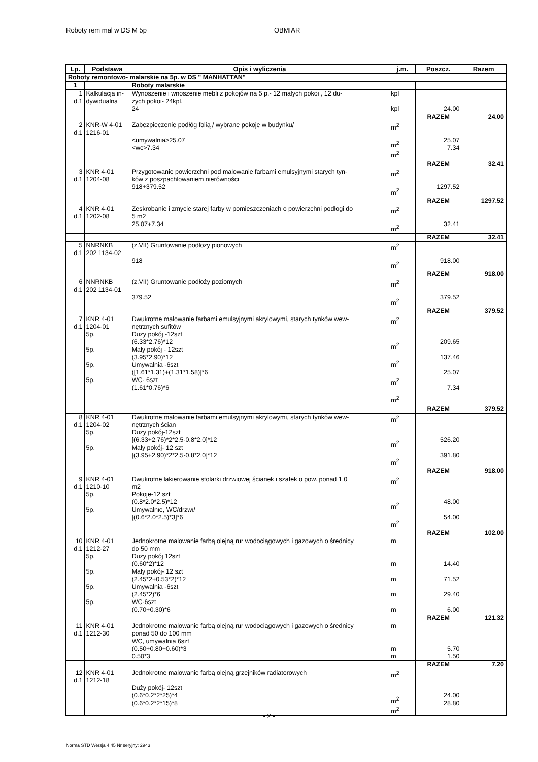Roboty rem mal w DS M 5p OBMIAR
| Lp. | Podstawa | Opis i wyliczenia | j.m. | Poszcz. | Razem |
| --- | --- | --- | --- | --- | --- |
| Roboty remontowo- malarskie na 5p. w DS " MANHATTAN" | | | | | |
| 1 | | Roboty malarskie | | | |
| 1 d.1 | Kalkulacja in- dywidualna | Wynoszenie i wnoszenie mebli z pokojów na 5 p.- 12 małych pokoi , 12 du- żych pokoi- 24kpl. 24 | kpl kpl | 24.00 | |
| | | | | RAZEM | 24.00 |
| 2 d.1 | KNR-W 4-01 1216-01 | Zabezpieczenie podłóg folią / wybrane pokoje w budynku/ <umywalnia>25.07 <wc>7.34 | m<sup>2</sup> m<sup>2</sup> m<sup>2</sup> | 25.07 7.34 | |
| | | | | RAZEM | 32.41 |
| 3 d.1 | KNR 4-01 1204-08 | Przygotowanie powierzchni pod malowanie farbami emulsyjnymi starych tyn- ków z poszpachlowaniem nierówności 918+379.52 | m<sup>2</sup> m<sup>2</sup> | 1297.52 | |
| | | | | RAZEM | 1297.52 |
| 4 d.1 | KNR 4-01 1202-08 | Zeskrobanie i zmycie starej farby w pomieszczeniach o powierzchni podłogi do 5 m2 25.07+7.34 | m<sup>2</sup> m<sup>2</sup> | 32.41 | |
| | | | | RAZEM | 32.41 |
| 5 d.1 | NNRNKB 202 1134-02 | (z.VII) Gruntowanie podłoży pionowych 918 | m<sup>2</sup> m<sup>2</sup> | 918.00 | |
| | | | | RAZEM | 918.00 |
| 6 d.1 | NNRNKB 202 1134-01 | (z.VII) Gruntowanie podłoży poziomych 379.52 | m<sup>2</sup> m<sup>2</sup> | 379.52 | |
| | | | | RAZEM | 379.52 |
| 7 d.1 | KNR 4-01 1204-01 5p. 5p. 5p. 5p. | Dwukrotne malowanie farbami emulsyjnymi akrylowymi, starych tynków wew- nętrznych sufitów Duży pokój -12szt (6.33*2.76)*12 Mały pokój - 12szt (3.95*2.90)*12 Umywalnia -6szt ([1.61*1.31)+(1.31*1.58)]*6 WC- 6szt (1.61*0.76)*6 | m<sup>2</sup> m<sup>2</sup> m<sup>2</sup> m<sup>2</sup> m<sup>2</sup> | 209.65 137.46 25.07 7.34 | |
| | | | | RAZEM | 379.52 |
| 8 d.1 | KNR 4-01 1204-02 5p. 5p. | Dwukrotne malowanie farbami emulsyjnymi akrylowymi, starych tynków wew- nętrznych ścian Duży pokój-12szt [(6.33+2.76)*2*2.5-0.8*2.0]*12 Mały pokój- 12 szt [(3.95+2.90)*2*2.5-0.8*2.0]*12 | m<sup>2</sup> m<sup>2</sup> m<sup>2</sup> | 526.20 391.80 | |
| | | | | RAZEM | 918.00 |
| 9 d.1 | KNR 4-01 1210-10 5p. 5p. | Dwukrotne lakierowanie stolarki drzwiowej ścianek i szafek o pow. ponad 1.0 m2 Pokoje-12 szt (0.8*2.0*2.5)*12 Umywalnie, WC/drzwi/ [(0.6*2.0*2.5)*3]*6 | m<sup>2</sup> m<sup>2</sup> m<sup>2</sup> | 48.00 54.00 | |
| | | | | RAZEM | 102.00 |
| 10 d.1 | KNR 4-01 1212-27 5p. 5p. 5p. 5p. | Jednokrotne malowanie farbą olejną rur wodociągowych i gazowych o średnicy do 50 mm Duży pokój 12szt (0.60*2)*12 Mały pokój- 12 szt (2.45*2+0.53*2)*12 Umywalnia -6szt (2.45*2)*6 WC-6szt (0.70+0.30)*6 | m m m m m | 14.40 71.52 29.40 6.00 | |
| | | | | RAZEM | 121.32 |
| 11 d.1 | KNR 4-01 1212-30 | Jednokrotne malowanie farbą olejną rur wodociągowych i gazowych o średnicy ponad 50 do 100 mm WC, umywalnia 6szt (0.50+0.80+0.60)*3 0.50*3 | m m m | 5.70 1.50 | |
| | | | | RAZEM | 7.20 |
| 12 d.1 | KNR 4-01 1212-18 | Jednokrotne malowanie farbą olejną grzejników radiatorowych Duży pokój- 12szt (0.6*0.2*2*25)*4 (0.6*0.2*2*15)*8 | m<sup>2</sup> m<sup>2</sup> m<sup>2</sup> | 24.00 28.80 | |
- 2 -
Norma STD Wersja 4.45 Nr seryjny: 2943